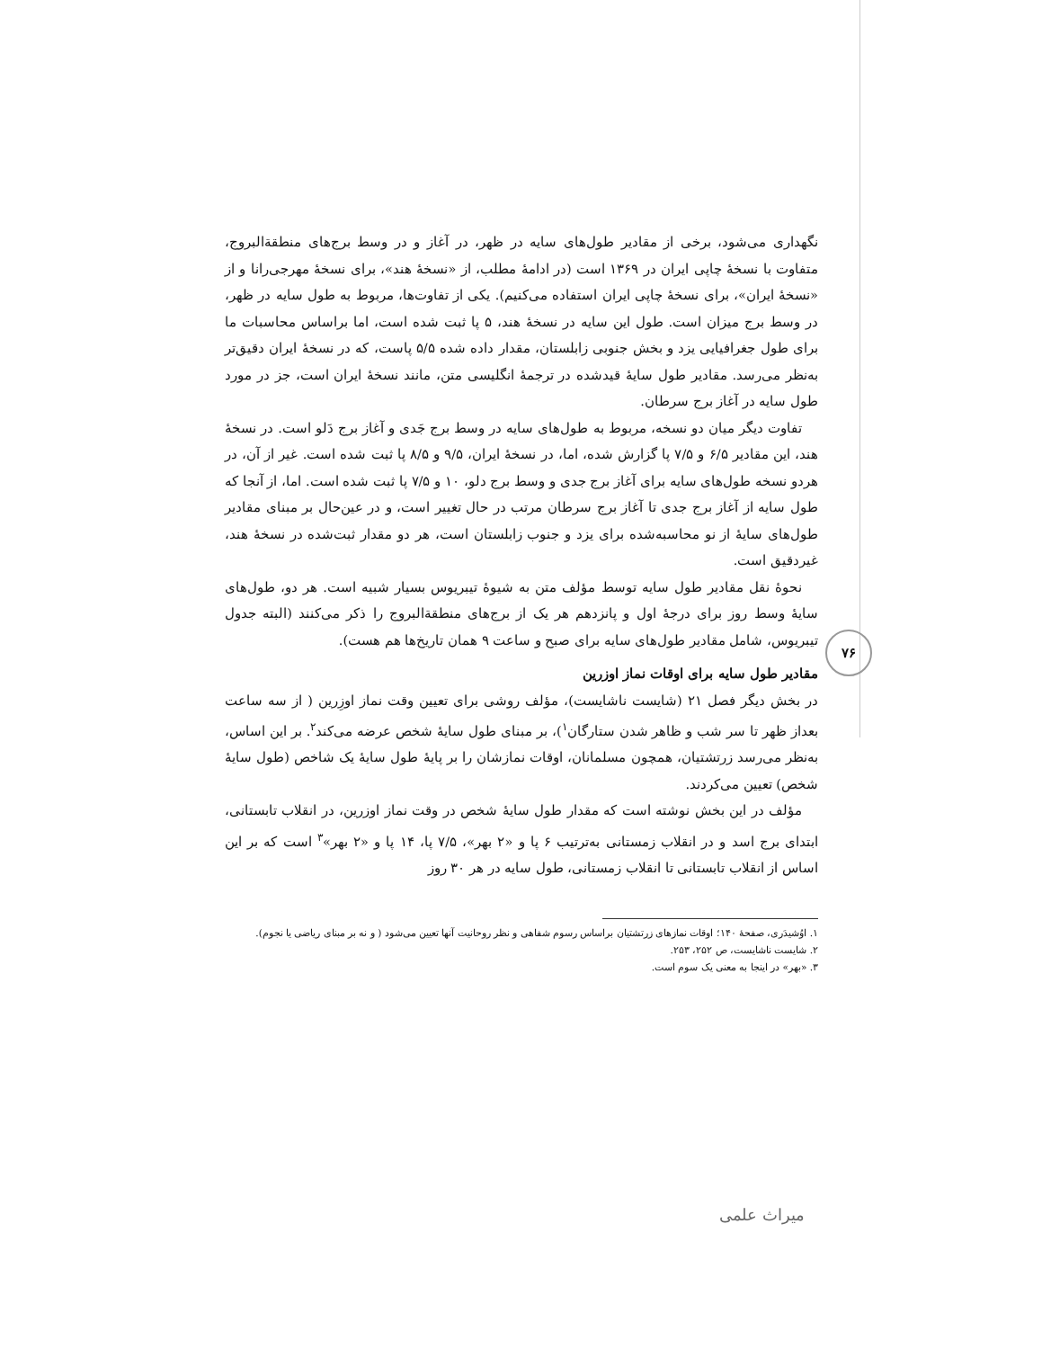نگهداری می‌شود، برخی از مقادیر طول‌های سایه در ظهر، در آغاز و در وسط برج‌های منطقةالبروج، متفاوت با نسخهٔ چاپی ایران در ۱۳۶۹ است (در ادامهٔ مطلب، از «نسخهٔ هند»، برای نسخهٔ مهرجی‌رانا و از «نسخهٔ ایران»، برای نسخهٔ چاپی ایران استفاده می‌کنیم). یکی از تفاوت‌ها، مربوط به طول سایه در ظهر، در وسط برج میزان است. طول این سایه در نسخهٔ هند، ۵ پا ثبت شده است، اما براساس محاسبات ما برای طول جغرافیایی یزد و بخش جنوبی زابلستان، مقدار داده شده ۵/۵ پاست، که در نسخهٔ ایران دقیق‌تر به‌نظر می‌رسد. مقادیر طول سایهٔ قیدشده در ترجمهٔ انگلیسی متن، مانند نسخهٔ ایران است، جز در مورد طول سایه در آغاز برج سرطان.
تفاوت دیگر میان دو نسخه، مربوط به طول‌های سایه در وسط برج جَدی و آغاز برج دَلو است. در نسخهٔ هند، این مقادیر ۶/۵ و ۷/۵ پا گزارش شده، اما، در نسخهٔ ایران، ۹/۵ و ۸/۵ پا ثبت شده است. غیر از آن، در هردو نسخه طول‌های سایه برای آغاز برج جدی و وسط برج دلو، ۱۰ و ۷/۵ پا ثبت شده است. اما، از آنجا که طول سایه از آغاز برج جدی تا آغاز برج سرطان مرتب در حال تغییر است، و در عین‌حال بر مبنای مقادیر طول‌های سایهٔ از نو محاسبه‌شده برای یزد و جنوب زابلستان است، هر دو مقدار ثبت‌شده در نسخهٔ هند، غیردقیق است.
نحوهٔ نقل مقادیر طول سایه توسط مؤلف متن به شیوهٔ تیبریوس بسیار شبیه است. هر دو، طول‌های سایهٔ وسط روز برای درجهٔ اول و پانزدهم هر یک از برج‌های منطقةالبروج را ذکر می‌کنند (البته جدول تیبریوس، شامل مقادیر طول‌های سایه برای صبح و ساعت ۹ همان تاریخ‌ها هم هست).
مقادیر طول سایه برای اوقات نماز اوزرین
در بخش دیگر فصل ۲۱ (شایست ناشایست)، مؤلف روشی برای تعیین وقت نماز اوزِرین ( از سه ساعت بعداز ظهر تا سر شب و ظاهر شدن ستارگان<sup>۱</sup>)، بر مبنای طول سایهٔ شخص عرضه می‌کند<sup>۲</sup>. بر این اساس، به‌نظر می‌رسد زرتشتیان، همچون مسلمانان، اوقات نمازشان را بر پایهٔ طول سایهٔ یک شاخص (طول سایهٔ شخص) تعیین می‌کردند.
مؤلف در این بخش نوشته است که مقدار طول سایهٔ شخص در وقت نماز اوزرین، در انقلاب تابستانی، ابتدای برج اسد و در انقلاب زمستانی به‌ترتیب ۶ پا و «۲ بهر»، ۷/۵ پا، ۱۴ پا و «۲ بهر»<sup>۳</sup> است که بر این اساس از انقلاب تابستانی تا انقلاب زمستانی، طول سایه در هر ۳۰ روز
۱. اوُشیدَری، صفحهٔ ۱۴۰؛ اوقات نمازهای زرتشتیان براساس رسوم شفاهی و نظر روحانیت آنها تعیین می‌شود ( و نه بر مبنای ریاضی یا نجوم).
۲. شایست ناشایست، ص ۲۵۲، ۲۵۳.
۳. «بهر» در اینجا به معنی یک سوم است.
۷۶
میراث علمی